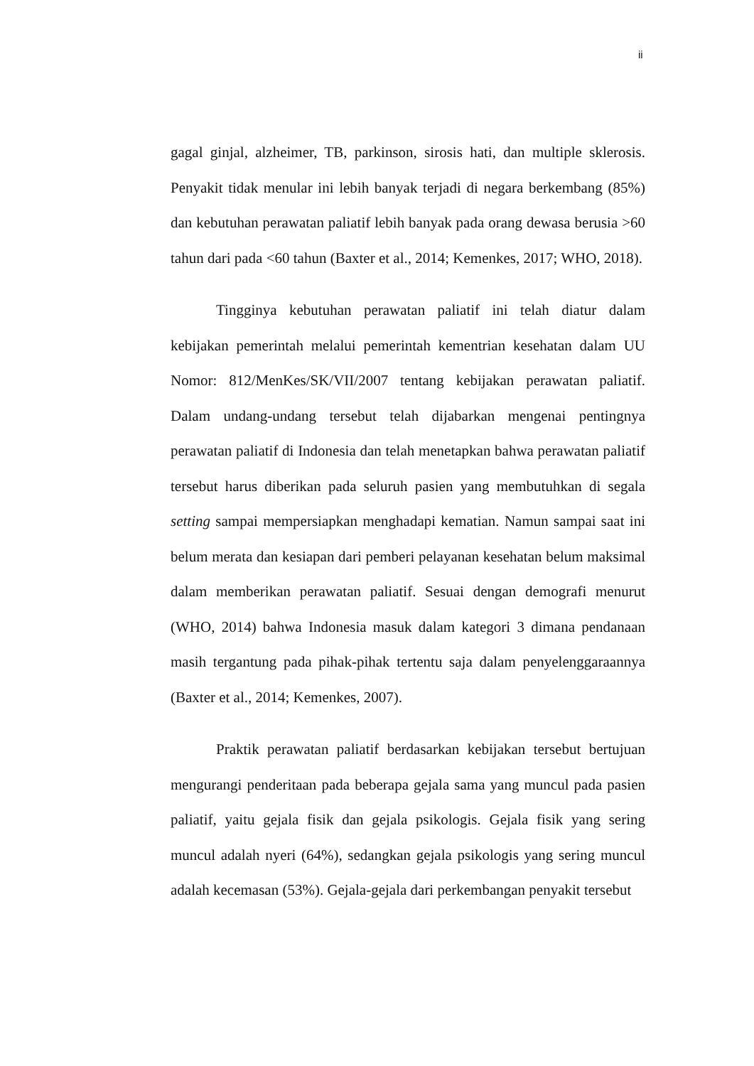ii
gagal ginjal, alzheimer, TB, parkinson, sirosis hati, dan multiple sklerosis. Penyakit tidak menular ini lebih banyak terjadi di negara berkembang (85%) dan kebutuhan perawatan paliatif lebih banyak pada orang dewasa berusia >60 tahun dari pada <60 tahun (Baxter et al., 2014; Kemenkes, 2017; WHO, 2018).
Tingginya kebutuhan perawatan paliatif ini telah diatur dalam kebijakan pemerintah melalui pemerintah kementrian kesehatan dalam UU Nomor: 812/MenKes/SK/VII/2007 tentang kebijakan perawatan paliatif. Dalam undang-undang tersebut telah dijabarkan mengenai pentingnya perawatan paliatif di Indonesia dan telah menetapkan bahwa perawatan paliatif tersebut harus diberikan pada seluruh pasien yang membutuhkan di segala setting sampai mempersiapkan menghadapi kematian. Namun sampai saat ini belum merata dan kesiapan dari pemberi pelayanan kesehatan belum maksimal dalam memberikan perawatan paliatif. Sesuai dengan demografi menurut (WHO, 2014) bahwa Indonesia masuk dalam kategori 3 dimana pendanaan masih tergantung pada pihak-pihak tertentu saja dalam penyelenggaraannya (Baxter et al., 2014; Kemenkes, 2007).
Praktik perawatan paliatif berdasarkan kebijakan tersebut bertujuan mengurangi penderitaan pada beberapa gejala sama yang muncul pada pasien paliatif, yaitu gejala fisik dan gejala psikologis. Gejala fisik yang sering muncul adalah nyeri (64%), sedangkan gejala psikologis yang sering muncul adalah kecemasan (53%). Gejala-gejala dari perkembangan penyakit tersebut